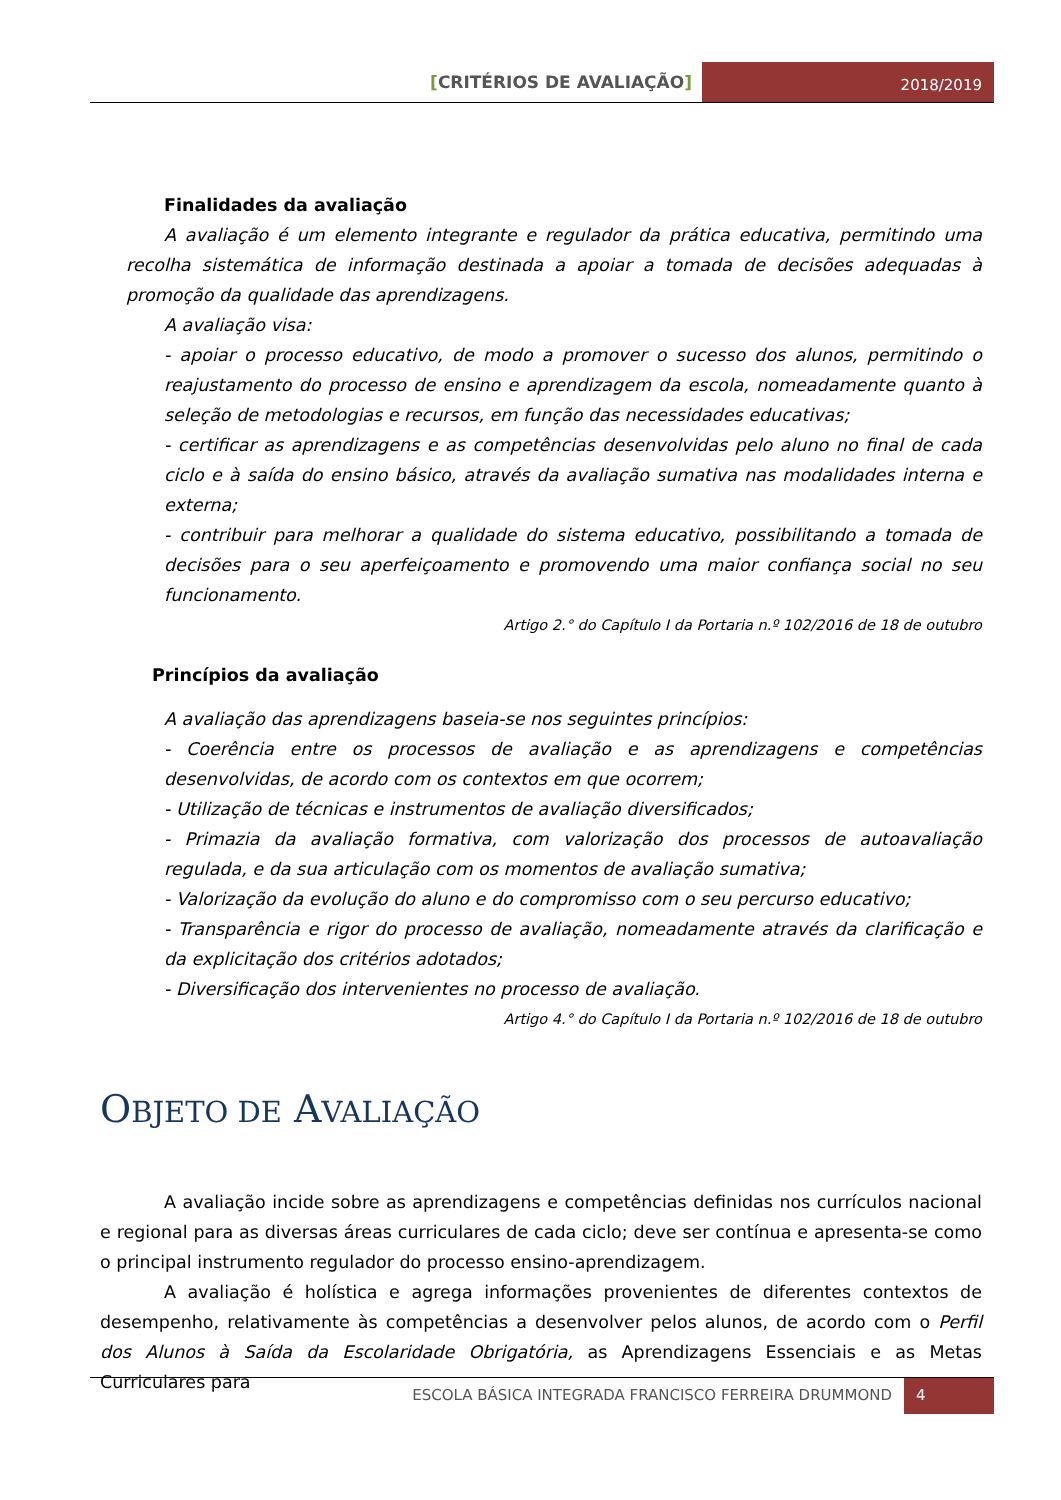[CRITÉRIOS DE AVALIAÇÃO]
2018/2019
Finalidades da avaliação
A avaliação é um elemento integrante e regulador da prática educativa, permitindo uma recolha sistemática de informação destinada a apoiar a tomada de decisões adequadas à promoção da qualidade das aprendizagens.
A avaliação visa:
- apoiar o processo educativo, de modo a promover o sucesso dos alunos, permitindo o reajustamento do processo de ensino e aprendizagem da escola, nomeadamente quanto à seleção de metodologias e recursos, em função das necessidades educativas;
- certificar as aprendizagens e as competências desenvolvidas pelo aluno no final de cada ciclo e à saída do ensino básico, através da avaliação sumativa nas modalidades interna e externa;
- contribuir para melhorar a qualidade do sistema educativo, possibilitando a tomada de decisões para o seu aperfeiçoamento e promovendo uma maior confiança social no seu funcionamento.
Artigo 2.° do Capítulo I da Portaria n.º 102/2016 de 18 de outubro
Princípios da avaliação
A avaliação das aprendizagens baseia-se nos seguintes princípios:
- Coerência entre os processos de avaliação e as aprendizagens e competências desenvolvidas, de acordo com os contextos em que ocorrem;
- Utilização de técnicas e instrumentos de avaliação diversificados;
- Primazia da avaliação formativa, com valorização dos processos de autoavaliação regulada, e da sua articulação com os momentos de avaliação sumativa;
- Valorização da evolução do aluno e do compromisso com o seu percurso educativo;
- Transparência e rigor do processo de avaliação, nomeadamente através da clarificação e da explicitação dos critérios adotados;
- Diversificação dos intervenientes no processo de avaliação.
Artigo 4.° do Capítulo I da Portaria n.º 102/2016 de 18 de outubro
OBJETO DE AVALIAÇÃO
A avaliação incide sobre as aprendizagens e competências definidas nos currículos nacional e regional para as diversas áreas curriculares de cada ciclo; deve ser contínua e apresenta-se como o principal instrumento regulador do processo ensino-aprendizagem.
A avaliação é holística e agrega informações provenientes de diferentes contextos de desempenho, relativamente às competências a desenvolver pelos alunos, de acordo com o Perfil dos Alunos à Saída da Escolaridade Obrigatória, as Aprendizagens Essenciais e as Metas Curriculares para
ESCOLA BÁSICA INTEGRADA FRANCISCO FERREIRA DRUMMOND
4